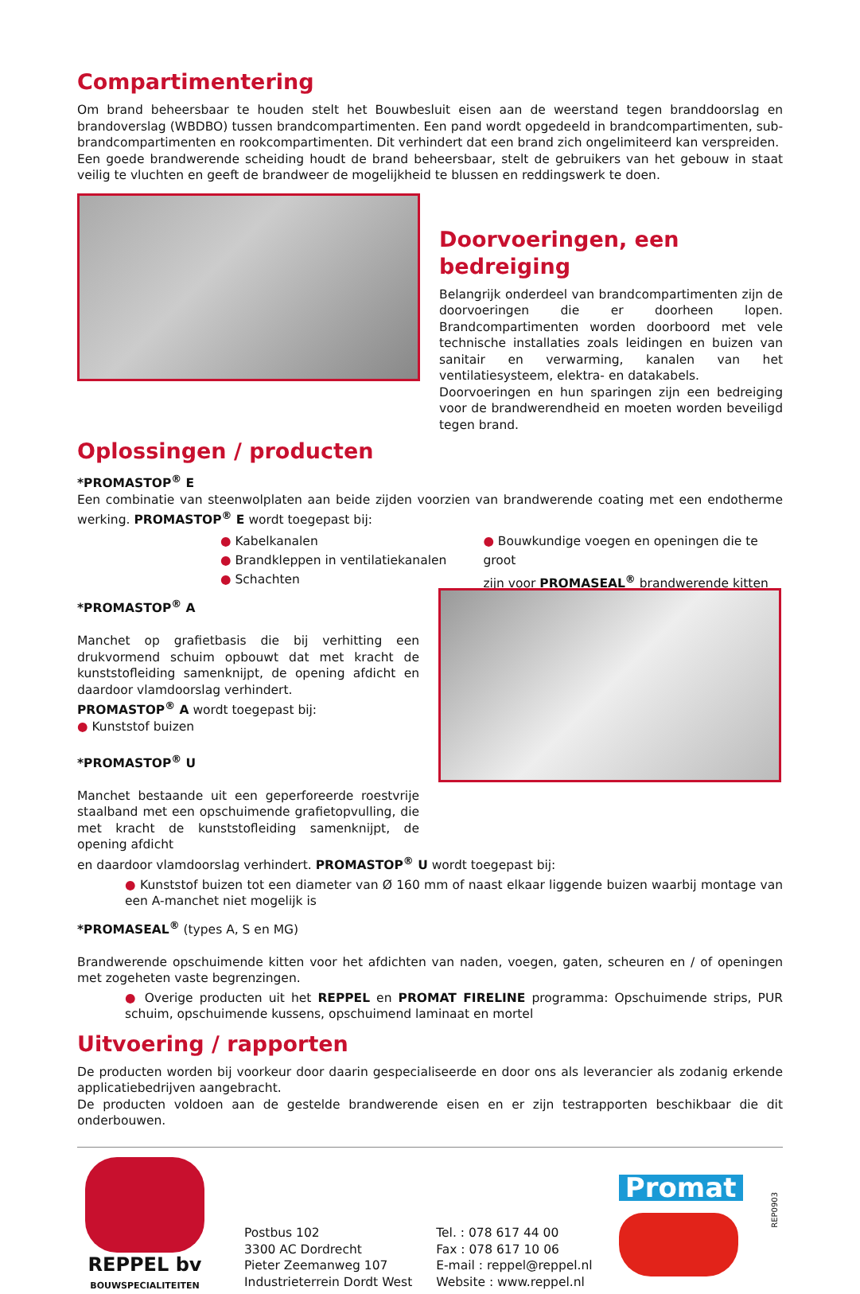Compartimentering
Om brand beheersbaar te houden stelt het Bouwbesluit eisen aan de weerstand tegen branddoorslag en brandoverslag (WBDBO) tussen brandcompartimenten. Een pand wordt opgedeeld in brandcompartimenten, sub-brandcompartimenten en rookcompartimenten. Dit verhindert dat een brand zich ongelimiteerd kan verspreiden.
Een goede brandwerende scheiding houdt de brand beheersbaar, stelt de gebruikers van het gebouw in staat veilig te vluchten en geeft de brandweer de mogelijkheid te blussen en reddingswerk te doen.
Doorvoeringen, een bedreiging
Belangrijk onderdeel van brandcompartimenten zijn de doorvoeringen die er doorheen lopen. Brandcompartimenten worden doorboord met vele technische installaties zoals leidingen en buizen van sanitair en verwarming, kanalen van het ventilatiesysteem, elektra- en datakabels.
Doorvoeringen en hun sparingen zijn een bedreiging voor de brandwerendheid en moeten worden beveiligd tegen brand.
Oplossingen / producten
*PROMASTOP<sup>®</sup> E
Een combinatie van steenwolplaten aan beide zijden voorzien van brandwerende coating met een endotherme werking. PROMASTOP<sup>®</sup> E wordt toegepast bij:
● Kabelkanalen
● Brandkleppen in ventilatiekanalen
● Schachten
● Bouwkundige voegen en openingen die te groot
zijn voor PROMASEAL<sup>®</sup> brandwerende kitten
*PROMASTOP<sup>®</sup> A
Manchet op grafietbasis die bij verhitting een drukvormend schuim opbouwt dat met kracht de kunststofleiding samenknijpt, de opening afdicht en daardoor vlamdoorslag verhindert.
PROMASTOP<sup>®</sup> A wordt toegepast bij:
● Kunststof buizen
*PROMASTOP<sup>®</sup> U
Manchet bestaande uit een geperforeerde roestvrije staalband met een opschuimende grafietopvulling, die met kracht de kunststofleiding samenknijpt, de opening afdicht
en daardoor vlamdoorslag verhindert. PROMASTOP<sup>®</sup> U wordt toegepast bij:
● Kunststof buizen tot een diameter van Ø 160 mm of naast elkaar liggende buizen waarbij montage van een A-manchet niet mogelijk is
*PROMASEAL<sup>®</sup> (types A, S en MG)
Brandwerende opschuimende kitten voor het afdichten van naden, voegen, gaten, scheuren en / of openingen met zogeheten vaste begrenzingen.
● Overige producten uit het REPPEL en PROMAT FIRELINE programma: Opschuimende strips, PUR schuim, opschuimende kussens, opschuimend laminaat en mortel
Uitvoering / rapporten
De producten worden bij voorkeur door daarin gespecialiseerde en door ons als leverancier als zodanig erkende applicatiebedrijven aangebracht.
De producten voldoen aan de gestelde brandwerende eisen en er zijn testrapporten beschikbaar die dit onderbouwen.
REPPEL bv
BOUWSPECIALITEITEN
Postbus 102
3300 AC Dordrecht
Pieter Zeemanweg 107
Industrieterrein Dordt West
Tel. : 078 617 44 00
Fax : 078 617 10 06
E-mail : reppel@reppel.nl
Website : www.reppel.nl
Promat
REP0903